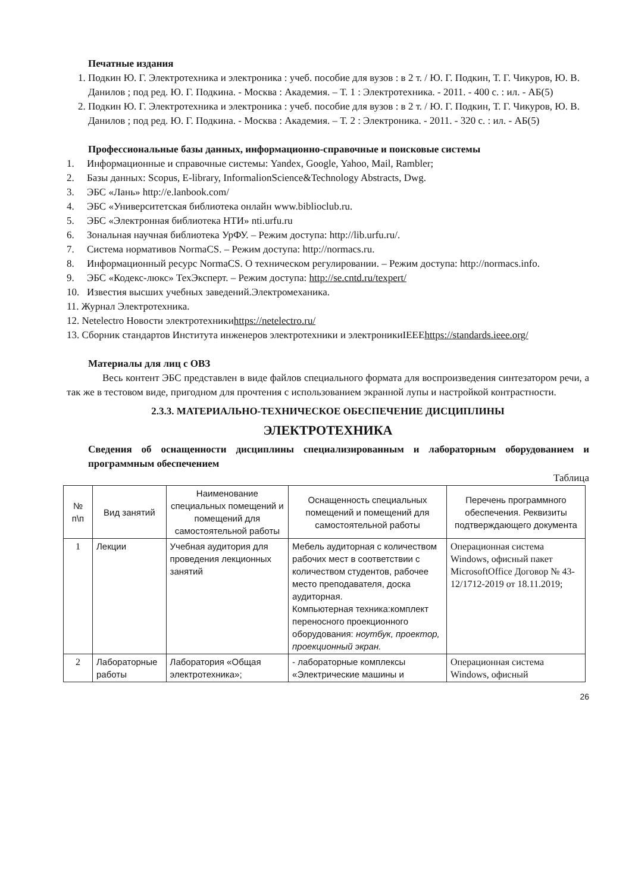Печатные издания
1. Подкин Ю. Г. Электротехника и электроника : учеб. пособие для вузов : в 2 т. / Ю. Г. Подкин, Т. Г. Чикуров, Ю. В. Данилов ; под ред. Ю. Г. Подкина. - Москва : Академия. – Т. 1 : Электротехника. - 2011. - 400 с. : ил. - АБ(5)
2. Подкин Ю. Г. Электротехника и электроника : учеб. пособие для вузов : в 2 т. / Ю. Г. Подкин, Т. Г. Чикуров, Ю. В. Данилов ; под ред. Ю. Г. Подкина. - Москва : Академия. – Т. 2 : Электроника. - 2011. - 320 с. : ил. - АБ(5)
Профессиональные базы данных, информационно-справочные и поисковые системы
1. Информационные и справочные системы: Yandex, Google, Yahoo, Mail, Rambler;
2. Базы данных: Scopus, E-library, InformalionScience&Technology Abstracts, Dwg.
3. ЭБС «Лань» http://e.lanbook.com/
4. ЭБС «Университетская библиотека онлайн www.biblioclub.ru.
5. ЭБС «Электронная библиотека НТИ» nti.urfu.ru
6. Зональная научная библиотека УрФУ. – Режим доступа: http://lib.urfu.ru/.
7. Система нормативов NormaCS. – Режим доступа: http://normacs.ru.
8. Информационный ресурс NormaCS. О техническом регулировании. – Режим доступа: http://normacs.info.
9. ЭБС «Кодекс-люкс» ТехЭксперт. – Режим доступа: http://se.cntd.ru/texpert/
10. Известия высших учебных заведений.Электромеханика.
11. Журнал Электротехника.
12. Netelectro Новости электротехникиhttps://netelectro.ru/
13. Сборник стандартов Института инженеров электротехники и электроникиIEEEhttps://standards.ieee.org/
Материалы для лиц с ОВЗ
Весь контент ЭБС представлен в виде файлов специального формата для воспроизведения синтезатором речи, а так же в тестовом виде, пригодном для прочтения с использованием экранной лупы и настройкой контрастности.
2.3.3. МАТЕРИАЛЬНО-ТЕХНИЧЕСКОЕ ОБЕСПЕЧЕНИЕ ДИСЦИПЛИНЫ
ЭЛЕКТРОТЕХНИКА
Сведения об оснащенности дисциплины специализированным и лабораторным оборудованием и программным обеспечением
Таблица
| № п\п | Вид занятий | Наименование специальных помещений и помещений для самостоятельной работы | Оснащенность специальных помещений и помещений для самостоятельной работы | Перечень программного обеспечения. Реквизиты подтверждающего документа |
| --- | --- | --- | --- | --- |
| 1 | Лекции | Учебная аудитория для проведения лекционных занятий | Мебель аудиторная с количеством рабочих мест в соответствии с количеством студентов, рабочее место преподавателя, доска аудиторная. Компьютерная техника:комплект переносного проекционного оборудования: ноутбук, проектор, проекционный экран. | Операционная система Windows, офисный пакет MicrosoftOffice Договор № 43-12/1712-2019 от 18.11.2019; |
| 2 | Лабораторные работы | Лаборатория «Общая электротехника»; | - лабораторные комплексы «Электрические машины и | Операционная система Windows, офисный |
26